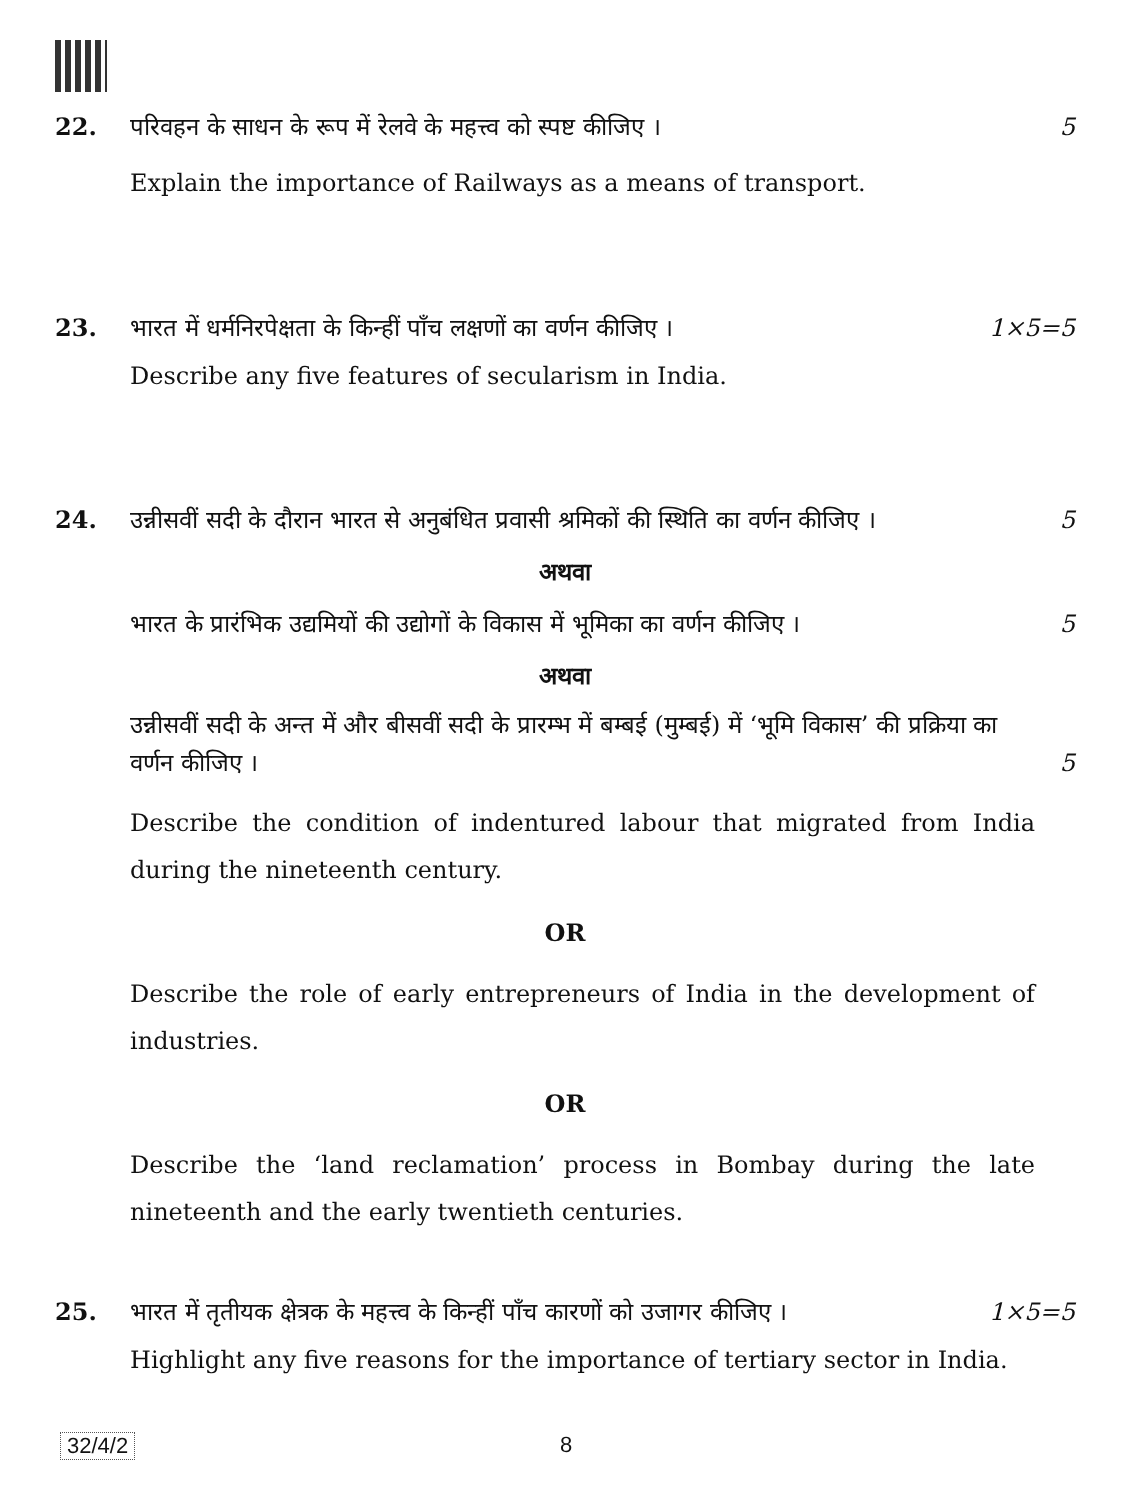22. परिवहन के साधन के रूप में रेलवे के महत्त्व को स्पष्ट कीजिए ।
5
Explain the importance of Railways as a means of transport.
23. भारत में धर्मनिरपेक्षता के किन्हीं पाँच लक्षणों का वर्णन कीजिए ।
1×5=5
Describe any five features of secularism in India.
24. उन्नीसवीं सदी के दौरान भारत से अनुबंधित प्रवासी श्रमिकों की स्थिति का वर्णन कीजिए ।
5
अथवा
भारत के प्रारंभिक उद्यमियों की उद्योगों के विकास में भूमिका का वर्णन कीजिए ।
5
अथवा
उन्नीसवीं सदी के अन्त में और बीसवीं सदी के प्रारम्भ में बम्बई (मुम्बई) में ‘भूमि विकास’ की प्रक्रिया का वर्णन कीजिए ।
5
Describe the condition of indentured labour that migrated from India during the nineteenth century.
OR
Describe the role of early entrepreneurs of India in the development of industries.
OR
Describe the ‘land reclamation’ process in Bombay during the late nineteenth and the early twentieth centuries.
25. भारत में तृतीयक क्षेत्रक के महत्त्व के किन्हीं पाँच कारणों को उजागर कीजिए ।
1×5=5
Highlight any five reasons for the importance of tertiary sector in India.
32/4/2 8